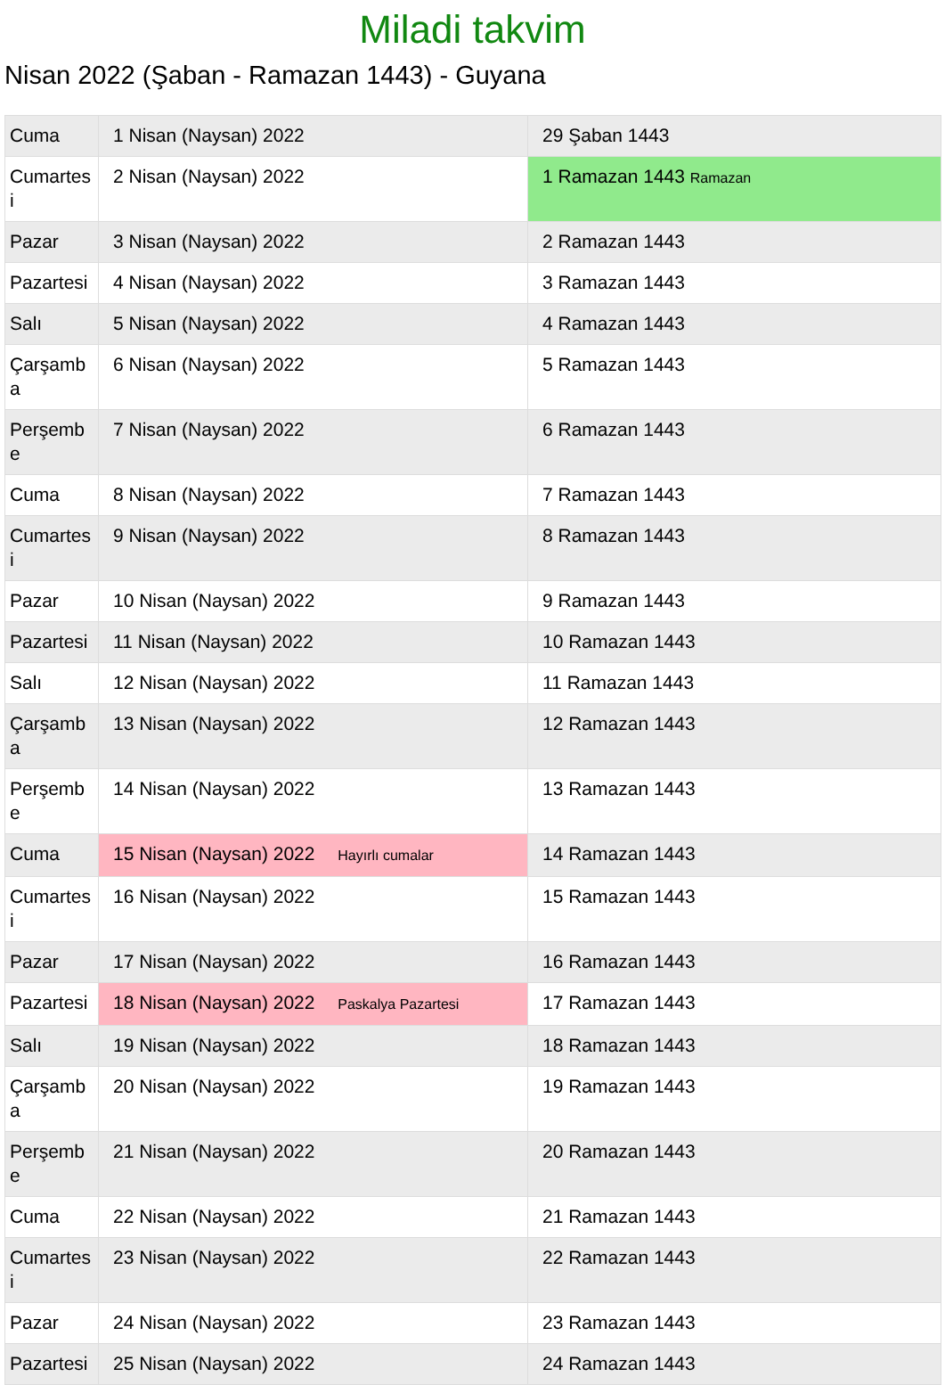Miladi takvim
Nisan 2022 (Şaban - Ramazan 1443) - Guyana
| Cuma | 1 Nisan (Naysan) 2022 | 29 Şaban 1443 |
| Cumartesi | 2 Nisan (Naysan) 2022 | 1 Ramazan 1443 Ramazan |
| Pazar | 3 Nisan (Naysan) 2022 | 2 Ramazan 1443 |
| Pazartesi | 4 Nisan (Naysan) 2022 | 3 Ramazan 1443 |
| Salı | 5 Nisan (Naysan) 2022 | 4 Ramazan 1443 |
| Çarşamba | 6 Nisan (Naysan) 2022 | 5 Ramazan 1443 |
| Perşembe | 7 Nisan (Naysan) 2022 | 6 Ramazan 1443 |
| Cuma | 8 Nisan (Naysan) 2022 | 7 Ramazan 1443 |
| Cumartesi | 9 Nisan (Naysan) 2022 | 8 Ramazan 1443 |
| Pazar | 10 Nisan (Naysan) 2022 | 9 Ramazan 1443 |
| Pazartesi | 11 Nisan (Naysan) 2022 | 10 Ramazan 1443 |
| Salı | 12 Nisan (Naysan) 2022 | 11 Ramazan 1443 |
| Çarşamba | 13 Nisan (Naysan) 2022 | 12 Ramazan 1443 |
| Perşembe | 14 Nisan (Naysan) 2022 | 13 Ramazan 1443 |
| Cuma | 15 Nisan (Naysan) 2022 Hayırlı cumalar | 14 Ramazan 1443 |
| Cumartesi | 16 Nisan (Naysan) 2022 | 15 Ramazan 1443 |
| Pazar | 17 Nisan (Naysan) 2022 | 16 Ramazan 1443 |
| Pazartesi | 18 Nisan (Naysan) 2022 Paskalya Pazartesi | 17 Ramazan 1443 |
| Salı | 19 Nisan (Naysan) 2022 | 18 Ramazan 1443 |
| Çarşamba | 20 Nisan (Naysan) 2022 | 19 Ramazan 1443 |
| Perşembe | 21 Nisan (Naysan) 2022 | 20 Ramazan 1443 |
| Cuma | 22 Nisan (Naysan) 2022 | 21 Ramazan 1443 |
| Cumartesi | 23 Nisan (Naysan) 2022 | 22 Ramazan 1443 |
| Pazar | 24 Nisan (Naysan) 2022 | 23 Ramazan 1443 |
| Pazartesi | 25 Nisan (Naysan) 2022 | 24 Ramazan 1443 |